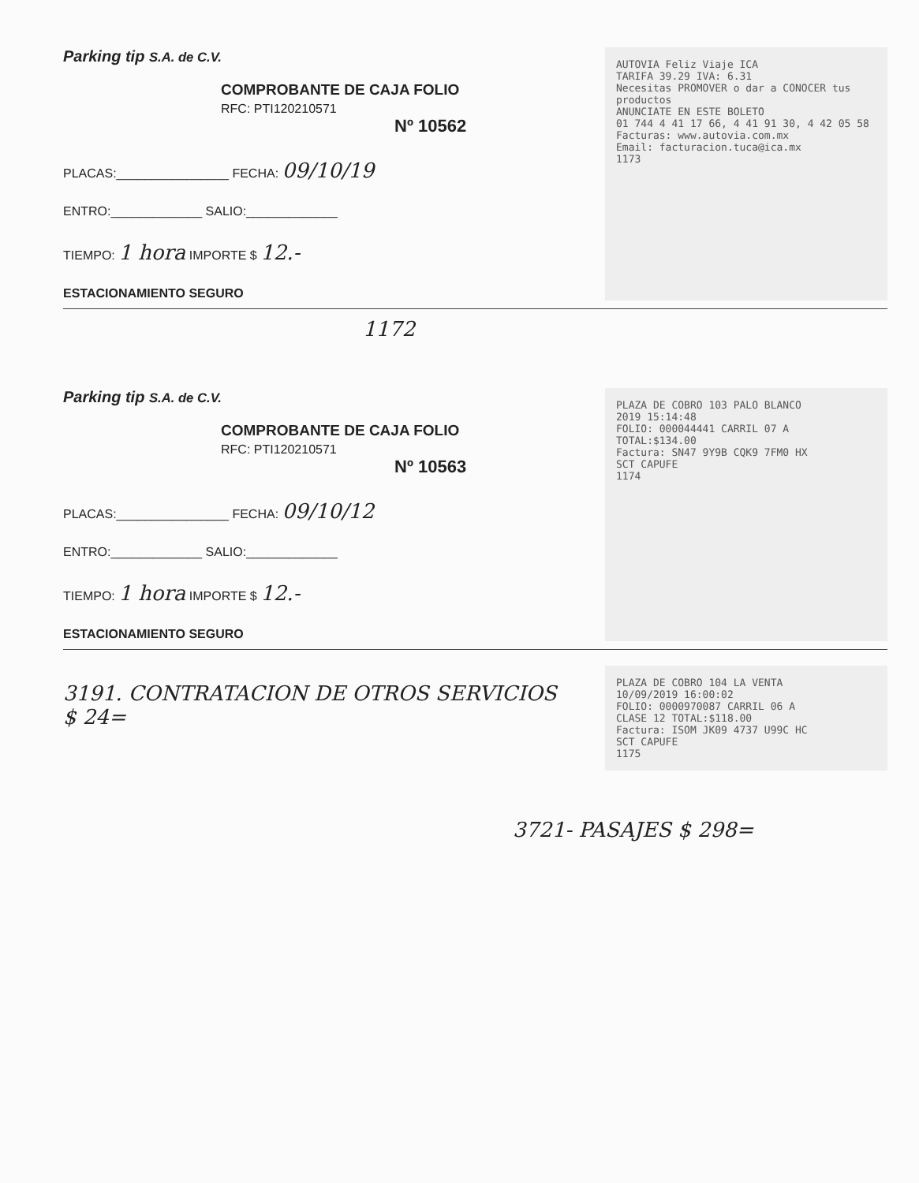Parking tip S.A. de C.V.
COMPROBANTE DE CAJA FOLIO
RFC: PTI120210571
Nº 10562
PLACAS:________________ FECHA: 09/10/19
ENTRO:_____________ SALIO:_____________
TIEMPO: 1 hora IMPORTE $ 12.-
ESTACIONAMIENTO SEGURO
AUTOVIA Feliz Viaje ICA
TARIFA 39.29 IVA: 6.31
Necesitas PROMOVER o dar a CONOCER tus productos
ANUNCIATE EN ESTE BOLETO
01 744 4 41 17 66, 4 41 91 30, 4 42 05 58
Facturas: www.autovia.com.mx
Email: facturacion.tuca@ica.mx
1173
1172
Parking tip S.A. de C.V.
COMPROBANTE DE CAJA FOLIO
RFC: PTI120210571
Nº 10563
PLACAS:________________ FECHA: 09/10/12
ENTRO:_____________ SALIO:_____________
TIEMPO: 1 hora IMPORTE $ 12.-
ESTACIONAMIENTO SEGURO
PLAZA DE COBRO 103 PALO BLANCO
2019 15:14:48
FOLIO: 000044441 CARRIL 07 A
TOTAL:$134.00
Factura: SN47 9Y9B CQK9 7FM0 HX
SCT CAPUFE
1174
3191. CONTRATACION DE OTROS SERVICIOS
$ 24=
PLAZA DE COBRO 104 LA VENTA
10/09/2019 16:00:02
FOLIO: 0000970087 CARRIL 06 A
CLASE 12 TOTAL:$118.00
Factura: ISOM JK09 4737 U99C HC
SCT CAPUFE
1175
3721- PASAJES $ 298=